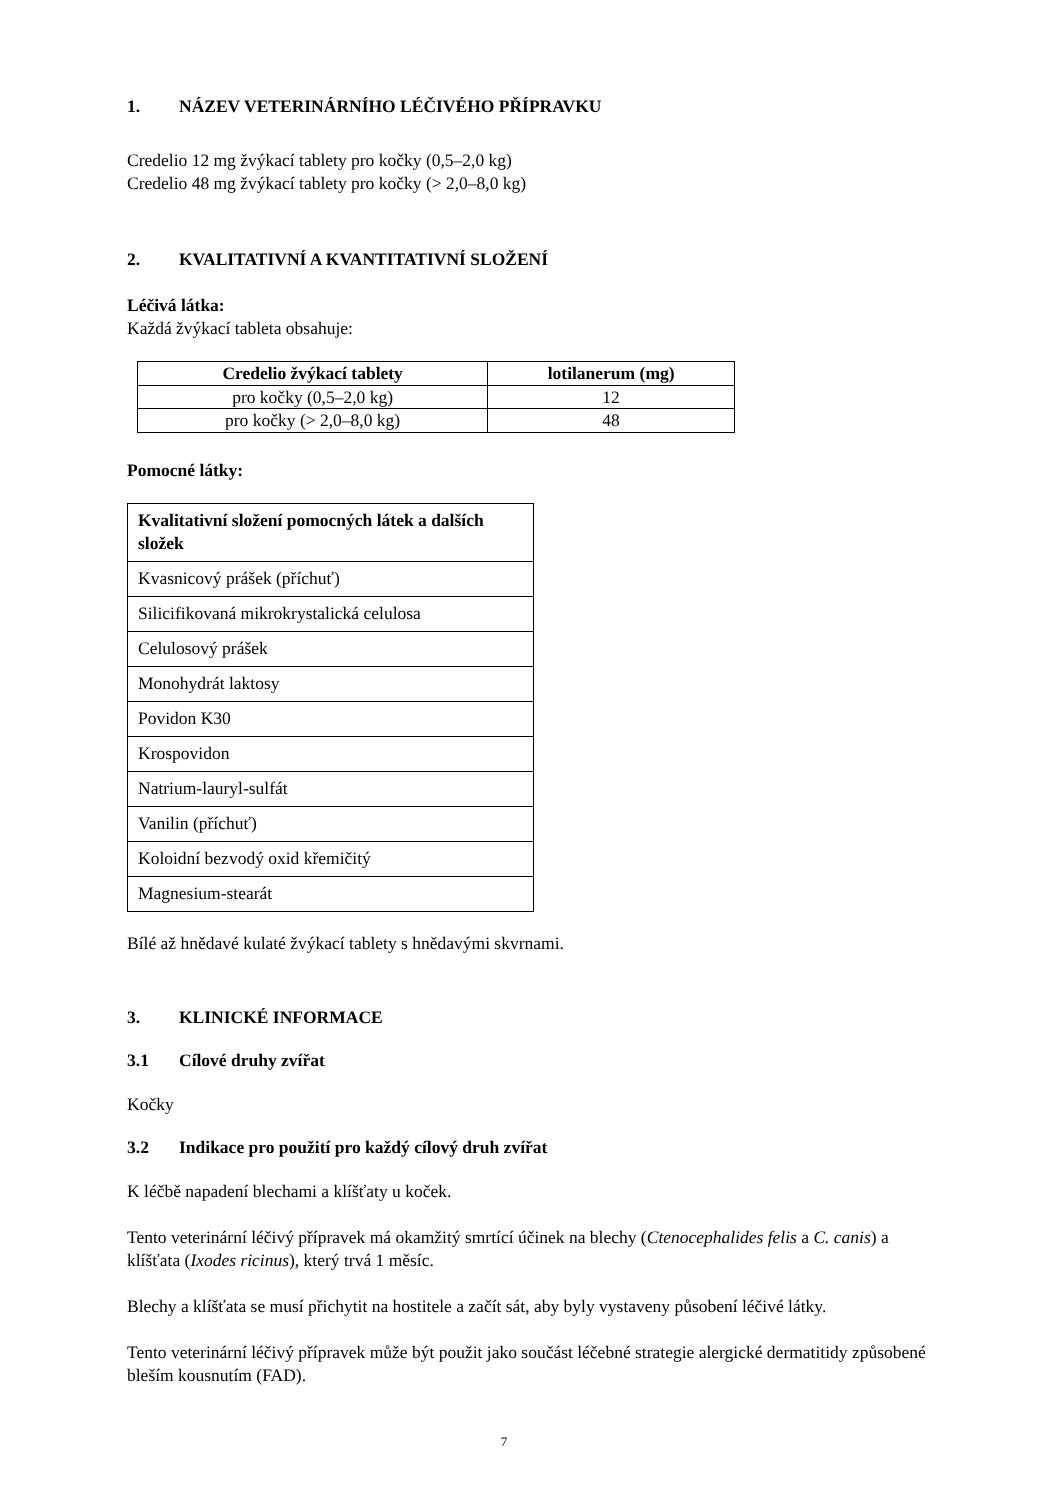1. NÁZEV VETERINÁRNÍHO LÉČIVÉHO PŘÍPRAVKU
Credelio 12 mg žvýkací tablety pro kočky (0,5–2,0 kg)
Credelio 48 mg žvýkací tablety pro kočky (> 2,0–8,0 kg)
2. KVALITATIVNÍ A KVANTITATIVNÍ SLOŽENÍ
Léčivá látka:
Každá žvýkací tableta obsahuje:
| Credelio žvýkací tablety | lotilanerum (mg) |
| --- | --- |
| pro kočky (0,5–2,0 kg) | 12 |
| pro kočky (> 2,0–8,0 kg) | 48 |
Pomocné látky:
| Kvalitativní složení pomocných látek a dalších složek |
| --- |
| Kvasnicový prášek (příchuť) |
| Silicifikovaná mikrokrystalická celulosa |
| Celulosový prášek |
| Monohydrát laktosy |
| Povidon K30 |
| Krospovidon |
| Natrium-lauryl-sulfát |
| Vanilin (příchuť) |
| Koloidní bezvodý oxid křemičitý |
| Magnesium-stearát |
Bílé až hnědavé kulaté žvýkací tablety s hnědavými skvrnami.
3. KLINICKÉ INFORMACE
3.1 Cílové druhy zvířat
Kočky
3.2 Indikace pro použití pro každý cílový druh zvířat
K léčbě napadení blechami a klíšťaty u koček.
Tento veterinární léčivý přípravek má okamžitý smrtící účinek na blechy (Ctenocephalides felis a C. canis) a klíšťata (Ixodes ricinus), který trvá 1 měsíc.
Blechy a klíšťata se musí přichytit na hostitele a začít sát, aby byly vystaveny působení léčivé látky.
Tento veterinární léčivý přípravek může být použit jako součást léčebné strategie alergické dermatitidy způsobené bleším kousnutím (FAD).
7